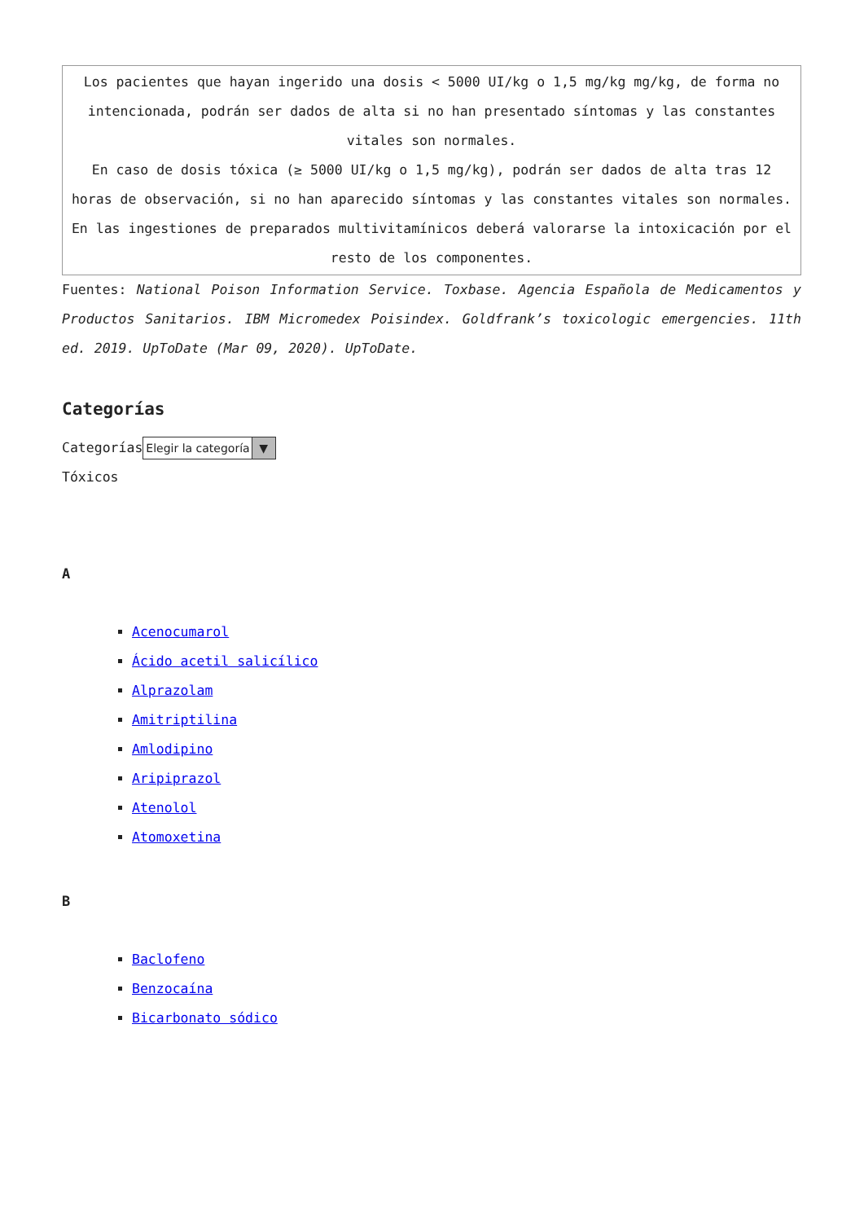| Los pacientes que hayan ingerido una dosis < 5000 UI/kg o 1,5 mg/kg mg/kg, de forma no intencionada, podrán ser dados de alta si no han presentado síntomas y las constantes vitales son normales. En caso de dosis tóxica (≥ 5000 UI/kg o 1,5 mg/kg), podrán ser dados de alta tras 12 horas de observación, si no han aparecido síntomas y las constantes vitales son normales. En las ingestiones de preparados multivitamínicos deberá valorarse la intoxicación por el resto de los componentes. |
Fuentes: National Poison Information Service. Toxbase. Agencia Española de Medicamentos y Productos Sanitarios. IBM Micromedex Poisindex. Goldfrank’s toxicologic emergencies. 11th ed. 2019. UpToDate (Mar 09, 2020). UpToDate.
Categorías
Categorías Elegir la categoría ▼
Tóxicos
A
Acenocumarol
Ácido acetil salicílico
Alprazolam
Amitriptilina
Amlodipino
Aripiprazol
Atenolol
Atomoxetina
B
Baclofeno
Benzocaína
Bicarbonato sódico